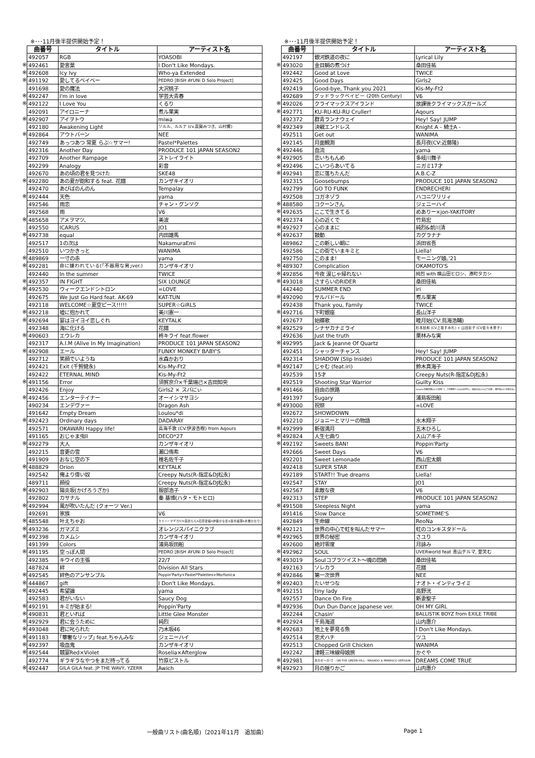※･･･11月後半提供開始予定！
| | 曲番号 | タイトル | アーティスト名 |
| | 492057 | RGB | YOASOBI |
| ※ | 492461 | 愛言葉 | I Don't Like Mondays. |
| ※ | 492608 | Icy Ivy | Who-ya Extended |
| ※ | 491192 | 愛してるベイベー | PEDRO [BiSH AYUNi D Solo Project] |
| | 491698 | 愛の魔法 | 大沢桃子 |
| ※ | 492247 | I'm in love | 学芸大青春 |
| ※ | 492122 | I Love You | くるり |
| | 492091 | アイロニーナ | 煮ル果実 |
| ※ | 492907 | アイヲトウ | miwa |
| | 492180 | Awakening Light | ソルル、ルルナ (cv.斎賀みつき、山村響) |
| ※ | 492864 | アウトバーン | NEE |
| | 492749 | あっつあつ 常夏 らぶ☆サマー! | Pastel*Palettes |
| | 492316 | Another Day | PRODUCE 101 JAPAN SEASON2 |
| | 492709 | Another Rampage | ストレイライト |
| | 492299 | Analogy | 彩音 |
| | 492670 | あの頃の君を見つけた | SKE48 |
| ※ | 492280 | あの夏が飽和する feat. 花譜 | カンザキイオリ |
| | 492470 | あびばのんのん | Tempalay |
| ※ | 492444 | 天色 | yama |
| | 492546 | 雨恋 | チャン・グンソク |
| | 492568 | 雨 | V6 |
| ※ | 485658 | アメヲマツ、 | 美波 |
| | 492550 | ICARUS | JO1 |
| ※ | 492738 | equal | 内田雄馬 |
| | 492517 | 1の次は | NakamuraEmi |
| | 492510 | いつかきっと | WANIMA |
| ※ | 489869 | 一寸の赤 | yama |
| ※ | 492281 | 命に嫌われている(｢不器用な男｣ver.) | カンザキイオリ |
| | 492440 | In the summer | TWICE |
| ※ | 492357 | IN FIGHT | SIX LOUNGE |
| ※ | 492530 | ウィークエンドシトロン | =LOVE |
| | 492675 | We Just Go Hard feat. AK-69 | KAT-TUN |
| | 492118 | WELCOME☆夏空ピース!!!!! | SUPER☆GiRLS |
| ※ | 492218 | 嘘に抱かれて | 美川憲一 |
| ※ | 492694 | 宴はヨイヨイ恋しぐれ | KEYTALK |
| | 492348 | 海に化ける | 花譜 |
| ※ | 490603 | エウレカ | 柊キライ feat.flower |
| | 492317 | A.I.M (Alive In My Imagination) | PRODUCE 101 JAPAN SEASON2 |
| ※ | 492908 | エール | FUNKY MONKEY BΛBY'S |
| | 492712 | 笑顔でいようね | 水森かおり |
| | 492421 | Exit (千賀健永) | Kis-My-Ft2 |
| | 492422 | ETERNAL MIND | Kis-My-Ft2 |
| ※ | 491156 | Error | 須賀京介×千葉瑞己×吉田知央 |
| | 492426 | Enjoy | Girls2 × スバにぃ |
| ※ | 492456 | エンターテイナー | オーイシマサヨシ |
| | 490234 | エンデヴァー | Dragon Ash |
| | 491642 | Empty Dream | Loulou*di |
| ※ | 492423 | Ordinary days | DADARAY |
| | 492571 | OKAWARI Happy life! | 高海千歌 (CV.伊波杏樹) from Aqours |
| | 491165 | おじゃま虫II | DECO*27 |
| ※ | 492279 | 大人 | カンザキイオリ |
| | 492215 | 音更の雪 | 瀬口侑希 |
| | 491909 | おなじ空の下 | 椎名佐千子 |
| ※ | 488829 | Orion | KEYTALK |
| | 492542 | 俺より偉い奴 | Creepy Nuts(R-指定&DJ松永) |
| | 489711 | 顔役 | Creepy Nuts(R-指定&DJ松永) |
| ※ | 492903 | 陽炎坂(かげろうざか) | 服部浩子 |
| | 492802 | カサナル | 秦 基博(ハタ・モトヒロ) |
| ※ | 492994 | 風が吹いたんだ (クォーツ Ver.) | |
| | 492691 | 家族 | V6 |
| ※ | 485548 | 叶えちゃお | カミハ☆マギカ(CV:麻倉もも&石原夏織&伊藤かな恵&鈴木絵理&水橋かおり) |
| ※ | 493236 | ガマズミ | オレンジスパイニクラブ |
| ※ | 492398 | カメムシ | カンザキイオリ |
| | 491399 | Colors | 浦島坂田船 |
| ※ | 491195 | 空っぽ人間 | PEDRO [BiSH AYUNi D Solo Project] |
| | 492385 | キウイの主張 | 22/7 |
| | 487824 | 絆 | Division All Stars |
| ※ | 492545 | 絆色のアンサンブル | Poppin'Party×Pastel*Palettes×Morfonica |
| ※ | 444867 | gift | I Don't Like Mondays. |
| ※ | 492445 | 希望論 | yama |
| | 492583 | 君がいない | Saucy Dog |
| ※ | 492191 | キミが始まる! | Poppin'Party |
| ※ | 490831 | 君といれば | Little Glee Monster |
| ※ | 492929 | 君に会うために | 純烈 |
| ※ | 493048 | 君に叱られた | 乃木坂46 |
| ※ | 491183 | ｢華奢なリップ｣ feat.ちゃんみな | ジェニーハイ |
| ※ | 492397 | 吸血鬼 | カンザキイオリ |
| ※ | 492544 | 競宴Red×Violet | Roselia×Afterglow |
| | 492774 | ギラギラなやつをまだ持ってる | 竹原ピストル |
| ※ | 492447 | GILA GILA feat. JP THE WAVY, YZERR | Awich |
※･･･11月後半提供開始予定！
| | 曲番号 | タイトル | アーティスト名 |
| | 492197 | 銀河鉄道の夜に | Lyrical Lily |
| ※ | 493020 | 金目鯛の煮つけ | 桑田佳祐 |
| | 492442 | Good at Love | TWICE |
| | 492425 | Good Days | Girls2 |
| | 492419 | Good-bye, Thank you 2021 | Kis-My-Ft2 |
| | 492689 | グッドラックベイビー (20th Century) | V6 |
| ※ | 492026 | クライマックスアイランド | 放課後クライマックスガールズ |
| ※ | 492771 | KU-RU-KU-RU Cruller! | Aqours |
| | 492372 | 群青ランナウェイ | Hey! Say! JUMP |
| ※ | 492349 | 決戦エンドレス | Knight A - 騎士A - |
| | 492511 | Get out | WANIMA |
| | 492145 | 月面観測 | 長月夜(CV:近藤隆) |
| ※ | 492446 | 血流 | yama |
| ※ | 492905 | 恋いちもんめ | 多岐川舞子 |
| ※ | 492496 | こいつらあいてる | ニガミ17才 |
| ※ | 492941 | 恋に落ちたんだ | A.B.C-Z |
| | 492315 | Goosebumps | PRODUCE 101 JAPAN SEASON2 |
| | 492799 | GO TO FUNK | ENDRECHERI |
| | 492508 | コガネゾラ | ハコニワリリィ |
| ※ | 488580 | コクーンさん | ジェニーハイ |
| ※ | 492635 | ここで生きてる | めありー×jon-YAKITORY |
| ※ | 492374 | 心の近くで | 竹島宏 |
| ※ | 492927 | 心のままに | 純烈&前川清 |
| ※ | 492637 | 鼓動 | カグラナナ |
| | 489862 | この新しい朝に | 浜田省吾 |
| | 492586 | この街でいまキミと | Liella! |
| | 492750 | このまま! | モーニング娘｡'21 |
| ※ | 489307 | Complication | OKAMOTO'S |
| ※ | 492856 | 今夜 涙じゃ帰れない | 純烈 with 横山田ヒロシ、港町タカシ |
| ※ | 493018 | さすらいのRIDER | 桑田佳祐 |
| | 442440 | SUMMER END | iri |
| ※ | 492090 | サルバドール | 煮ル果実 |
| | 492438 | Thank you, Family | TWICE |
| ※ | 492716 | 下町銀座 | 長山洋子 |
| | 492677 | 始蝶歌 | 睦月始(CV:鳥海浩輔) |
| ※ | 492529 | シナヤカナミライ | 杉本紗和 (CV.上坂すみれ) × 山田彩子 (CV.佐々木李子) |
| | 492636 | Just the truth | 栗林みな実 |
| ※ | 492995 | Jack & Jeanne Of Quartz | |
| | 492451 | シャッターチャンス | Hey! Say! JUMP |
| | 492314 | SHADOW (Slip Inside) | PRODUCE 101 JAPAN SEASON2 |
| ※ | 492147 | じゃむ (feat.iri) | 鈴木真海子 |
| | 492539 | 15才 | Creepy Nuts(R-指定&DJ松永) |
| | 492519 | Shooting Star Warrior | Guilty Kiss |
| ※ | 491466 | 自由の旅路 | Growth(衛藤昂輝(CV:土岐隼一)、八重樫剣介(CV:山谷祥生)、桜庭涼太(CV:山下大輝)、藤村衛(CV:寺島惇太)) |
| | 491397 | Sugary | 浦島坂田船 |
| ※ | 493000 | 祝祭 | =LOVE |
| | 492672 | SHOWDOWN | |
| | 492210 | ジョニーとマリーの物語 | 水木翔子 |
| ※ | 492999 | 新宿満月 | 五木ひろし |
| ※ | 492824 | 人生七曲り | 入山アキ子 |
| ※ | 492192 | Sweets BAN! | Poppin'Party |
| | 492666 | Sweet Days | V6 |
| | 492201 | Sweet Lemonade | 西山宏太朗 |
| | 492418 | SUPER STAR | EXIT |
| | 492189 | START!! True dreams | Liella! |
| | 492547 | STAY | JO1 |
| | 492567 | 素敵な夜 | V6 |
| | 492313 | STEP | PRODUCE 101 JAPAN SEASON2 |
| ※ | 491508 | Sleepless Night | yama |
| | 491416 | Slow Dance | SOMETIME'S |
| | 492849 | 生命線 | ReoNa |
| ※ | 492121 | 世界の中心で虹を叫んだサマー | 虹のコンキスタドール |
| ※ | 492965 | 世界の秘密 | さユり |
| | 492600 | 絶対零度 | 月詠み |
| ※ | 492962 | SOUL | UVERworld feat 青山テルマ, 愛笑む |
| ※ | 493019 | Soulコブラツイスト～魂の悶絶 | 桑田佳祐 |
| | 492163 | ソレカラ | 花譜 |
| ※ | 492846 | 第一次世界 | NEE |
| ※ | 492403 | たいせつな | ナオト・インティライミ |
| ※ | 492151 | tiny lady | 高野洸 |
| | 492557 | Dance On Fire | 新妻聖子 |
| ※ | 492936 | Dun Dun Dance Japanese ver. | OH MY GIRL |
| | 492244 | Chasin' | BALLISTIK BOYZ from EXILE TRIBE |
| ※ | 492924 | 千島海道 | 山内惠介 |
| ※ | 492683 | 地上を夢見る魚 | I Don't Like Mondays. |
| | 492514 | 忠犬ハチ | ツユ |
| | 492513 | Chopped Grill Chicken | WANIMA |
| | 492242 | 津軽三味線母娘旅 | かぐや |
| ※ | 492981 | 次のせ～の!で - ON THE GREEN HILL - MASADO & MIWASCO VERSION | DREAMS COME TRUE |
| ※ | 492923 | 月の揺りかご | 山内惠介 |
一般曲リスト(曲名順)（2021年11月　追加曲） Page 1